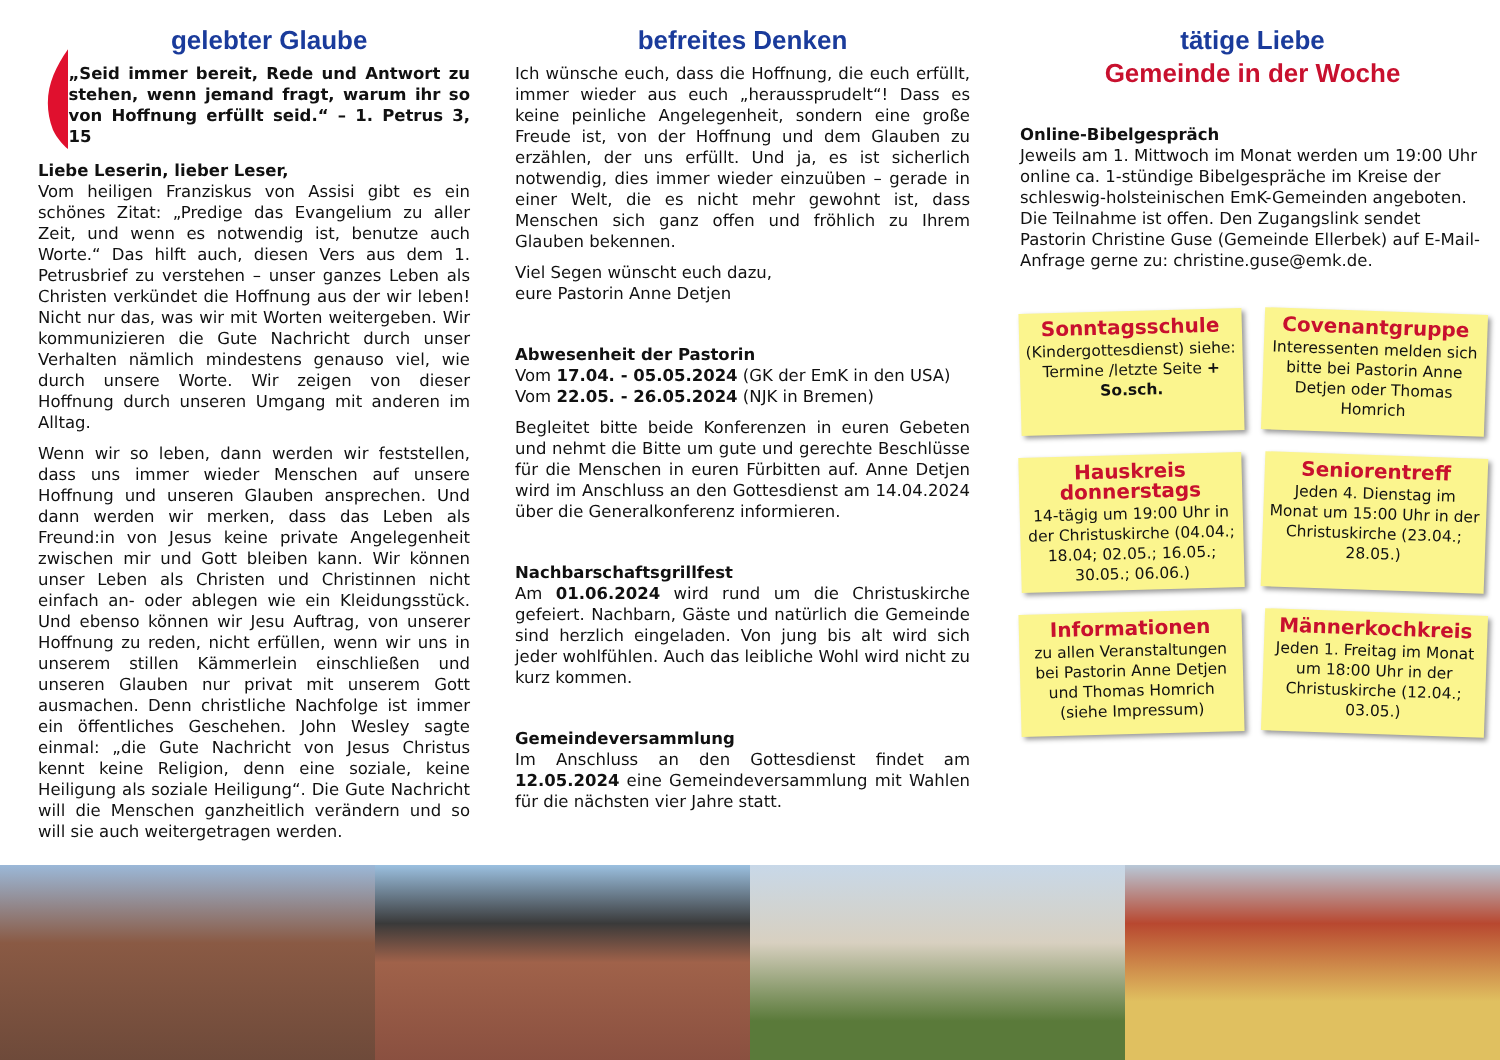gelebter Glaube
„Seid immer bereit, Rede und Antwort zu stehen, wenn jemand fragt, warum ihr so von Hoffnung erfüllt seid.“ – 1. Petrus 3, 15
Liebe Leserin, lieber Leser,
Vom heiligen Franziskus von Assisi gibt es ein schönes Zitat: „Predige das Evangelium zu aller Zeit, und wenn es notwendig ist, benutze auch Worte.“ Das hilft auch, diesen Vers aus dem 1. Petrusbrief zu verstehen – unser ganzes Leben als Christen verkündet die Hoffnung aus der wir leben! Nicht nur das, was wir mit Worten weitergeben. Wir kommunizieren die Gute Nachricht durch unser Verhalten nämlich mindestens genauso viel, wie durch unsere Worte. Wir zeigen von dieser Hoffnung durch unseren Umgang mit anderen im Alltag.
Wenn wir so leben, dann werden wir feststellen, dass uns immer wieder Menschen auf unsere Hoffnung und unseren Glauben ansprechen. Und dann werden wir merken, dass das Leben als Freund:in von Jesus keine private Angelegenheit zwischen mir und Gott bleiben kann. Wir können unser Leben als Christen und Christinnen nicht einfach an- oder ablegen wie ein Kleidungsstück. Und ebenso können wir Jesu Auftrag, von unserer Hoffnung zu reden, nicht erfüllen, wenn wir uns in unserem stillen Kämmerlein einschließen und unseren Glauben nur privat mit unserem Gott ausmachen. Denn christliche Nachfolge ist immer ein öffentliches Geschehen. John Wesley sagte einmal: „die Gute Nachricht von Jesus Christus kennt keine Religion, denn eine soziale, keine Heiligung als soziale Heiligung“. Die Gute Nachricht will die Menschen ganzheitlich verändern und so will sie auch weitergetragen werden.
befreites Denken
Ich wünsche euch, dass die Hoffnung, die euch erfüllt, immer wieder aus euch „heraussprudelt“! Dass es keine peinliche Angelegenheit, sondern eine große Freude ist, von der Hoffnung und dem Glauben zu erzählen, der uns erfüllt. Und ja, es ist sicherlich notwendig, dies immer wieder einzuüben – gerade in einer Welt, die es nicht mehr gewohnt ist, dass Menschen sich ganz offen und fröhlich zu Ihrem Glauben bekennen.
Viel Segen wünscht euch dazu,
eure Pastorin Anne Detjen
Abwesenheit der Pastorin
Vom 17.04. - 05.05.2024 (GK der EmK in den USA)
Vom 22.05. - 26.05.2024 (NJK in Bremen)
Begleitet bitte beide Konferenzen in euren Gebeten und nehmt die Bitte um gute und gerechte Beschlüsse für die Menschen in euren Fürbitten auf. Anne Detjen wird im Anschluss an den Gottesdienst am 14.04.2024 über die Generalkonferenz informieren.
Nachbarschaftsgrillfest
Am 01.06.2024 wird rund um die Christuskirche gefeiert. Nachbarn, Gäste und natürlich die Gemeinde sind herzlich eingeladen. Von jung bis alt wird sich jeder wohlfühlen. Auch das leibliche Wohl wird nicht zu kurz kommen.
Gemeindeversammlung
Im Anschluss an den Gottesdienst findet am 12.05.2024 eine Gemeindeversammlung mit Wahlen für die nächsten vier Jahre statt.
tätige Liebe
Gemeinde in der Woche
Online-Bibelgespräch
Jeweils am 1. Mittwoch im Monat werden um 19:00 Uhr online ca. 1-stündige Bibelgespräche im Kreise der schleswig-holsteinischen EmK-Gemeinden angeboten. Die Teilnahme ist offen. Den Zugangslink sendet Pastorin Christine Guse (Gemeinde Ellerbek) auf E-Mail-Anfrage gerne zu: christine.guse@emk.de.
Sonntagsschule
(Kindergottesdienst) siehe: Termine /letzte Seite + So.sch.
Covenantgruppe
Interessenten melden sich bitte bei Pastorin Anne Detjen oder Thomas Homrich
Hauskreis donnerstags
14-tägig um 19:00 Uhr in der Christuskirche (04.04.; 18.04; 02.05.; 16.05.; 30.05.; 06.06.)
Seniorentreff
Jeden 4. Dienstag im Monat um 15:00 Uhr in der Christuskirche (23.04.; 28.05.)
Informationen
zu allen Veranstaltungen bei Pastorin Anne Detjen und Thomas Homrich (siehe Impressum)
Männerkochkreis
Jeden 1. Freitag im Monat um 18:00 Uhr in der Christuskirche (12.04.; 03.05.)